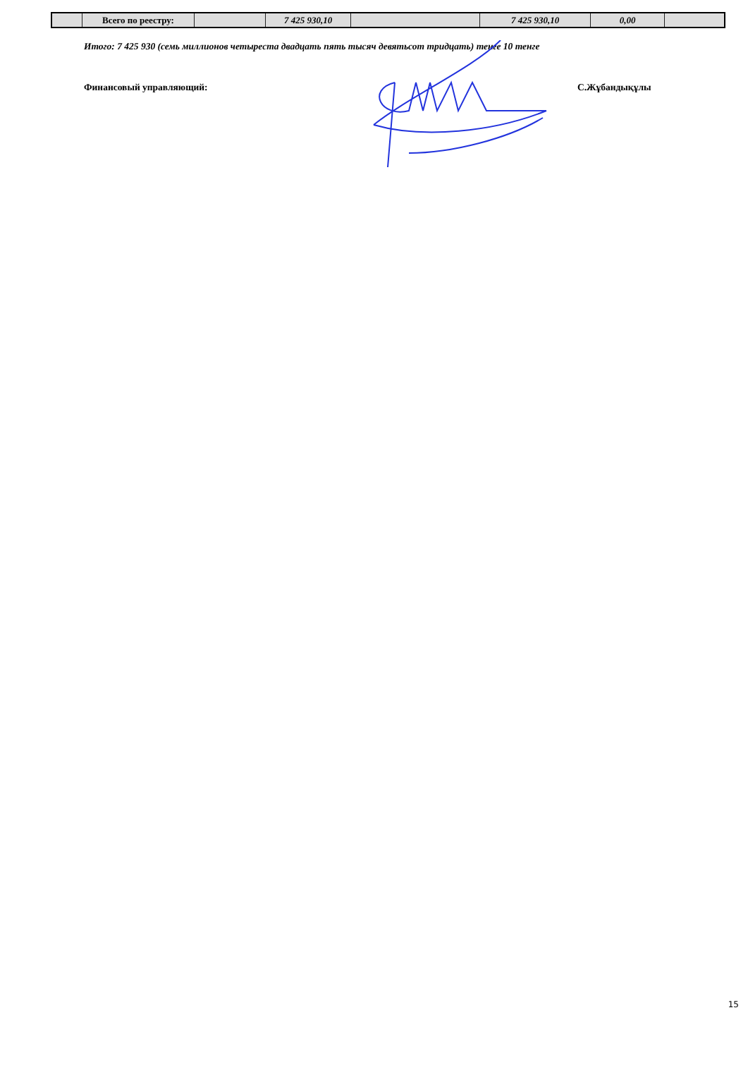| | Всего по реестру: | | 7 425 930,10 | | 7 425 930,10 | 0,00 | |
Итого: 7 425 930 (семь миллионов четыреста двадцать пять тысяч девятьсот тридцать) тенге 10 тенге
Финансовый управляющий: С.Жұбандықұлы
15